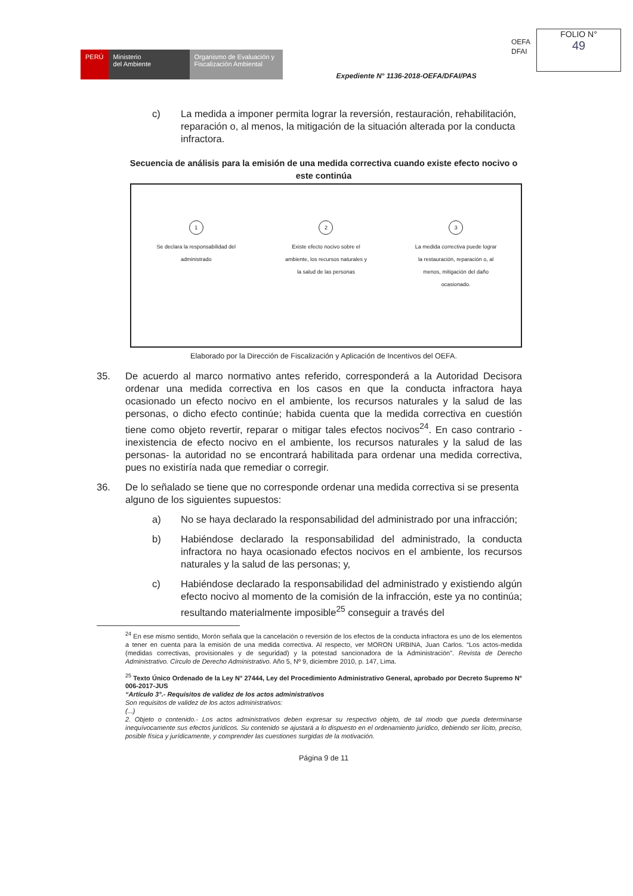PERÚ Ministerio
del Ambiente
Organismo de Evaluación y Fiscalización Ambiental
Expediente N° 1136-2018-OEFA/DFAI/PAS
OEFA
DFAI
FOLIO N°
49
c) La medida a imponer permita lograr la reversión, restauración, rehabilitación, reparación o, al menos, la mitigación de la situación alterada por la conducta infractora.
Secuencia de análisis para la emisión de una medida correctiva cuando existe efecto nocivo o este continúa
1
Se declara la responsabilidad del administrado
2
Existe efecto nocivo sobre el ambiente, los recursos naturales y la salud de las personas
3
La medida correctiva puede lograr la restauración, reparación o, al menos, mitigación del daño ocasionado.
Elaborado por la Dirección de Fiscalización y Aplicación de Incentivos del OEFA.
35. De acuerdo al marco normativo antes referido, corresponderá a la Autoridad Decisora ordenar una medida correctiva en los casos en que la conducta infractora haya ocasionado un efecto nocivo en el ambiente, los recursos naturales y la salud de las personas, o dicho efecto continúe; habida cuenta que la medida correctiva en cuestión tiene como objeto revertir, reparar o mitigar tales efectos nocivos<sup>24</sup>. En caso contrario -inexistencia de efecto nocivo en el ambiente, los recursos naturales y la salud de las personas- la autoridad no se encontrará habilitada para ordenar una medida correctiva, pues no existiría nada que remediar o corregir.
36. De lo señalado se tiene que no corresponde ordenar una medida correctiva si se presenta alguno de los siguientes supuestos:
a) No se haya declarado la responsabilidad del administrado por una infracción;
b) Habiéndose declarado la responsabilidad del administrado, la conducta infractora no haya ocasionado efectos nocivos en el ambiente, los recursos naturales y la salud de las personas; y,
c) Habiéndose declarado la responsabilidad del administrado y existiendo algún efecto nocivo al momento de la comisión de la infracción, este ya no continúa; resultando materialmente imposible<sup>25</sup> conseguir a través del
<sup>24</sup> En ese mismo sentido, Morón señala que la cancelación o reversión de los efectos de la conducta infractora es uno de los elementos a tener en cuenta para la emisión de una medida correctiva. Al respecto, ver MORON URBINA, Juan Carlos. “Los actos-medida (medidas correctivas, provisionales y de seguridad) y la potestad sancionadora de la Administración”. Revista de Derecho Administrativo. Círculo de Derecho Administrativo. Año 5, Nº 9, diciembre 2010, p. 147, Lima.
<sup>25</sup> Texto Único Ordenado de la Ley N° 27444, Ley del Procedimiento Administrativo General, aprobado por Decreto Supremo N° 006-2017-JUS
“Artículo 3°.- Requisitos de validez de los actos administrativos
Son requisitos de validez de los actos administrativos:
(...)
2. Objeto o contenido.- Los actos administrativos deben expresar su respectivo objeto, de tal modo que pueda determinarse inequívocamente sus efectos jurídicos. Su contenido se ajustará a lo dispuesto en el ordenamiento jurídico, debiendo ser lícito, preciso, posible física y jurídicamente, y comprender las cuestiones surgidas de la motivación.
Página 9 de 11